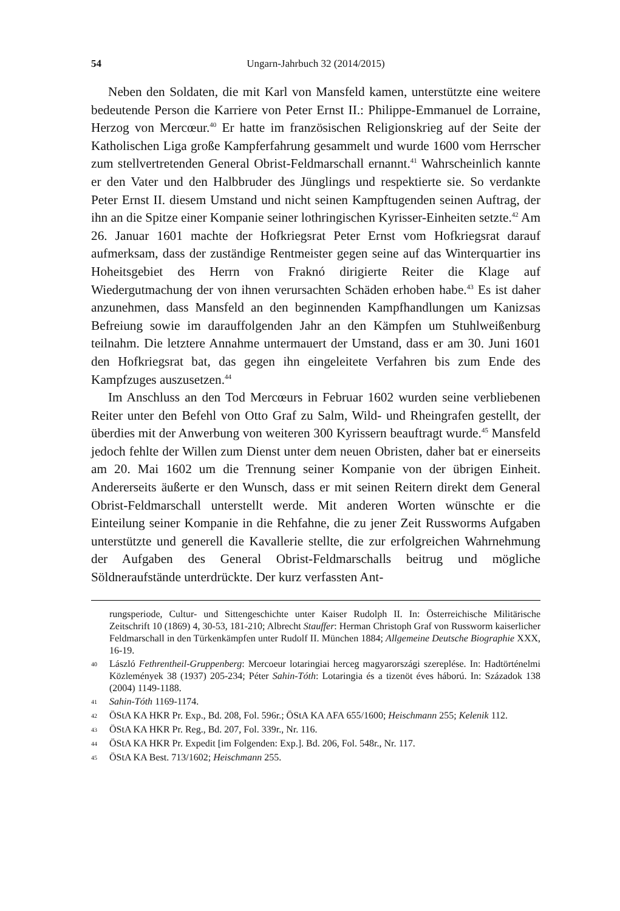54 Ungarn-Jahrbuch 32 (2014/2015)
Neben den Soldaten, die mit Karl von Mansfeld kamen, unterstützte eine weitere bedeutende Person die Karriere von Peter Ernst II.: Philippe-Emmanuel de Lorraine, Herzog von Mercœur.<sup>40</sup> Er hatte im französischen Religionskrieg auf der Seite der Katholischen Liga große Kampferfahrung gesammelt und wurde 1600 vom Herrscher zum stellvertretenden General Obrist-Feldmarschall ernannt.<sup>41</sup> Wahrscheinlich kannte er den Vater und den Halbbruder des Jünglings und respektierte sie. So verdankte Peter Ernst II. diesem Umstand und nicht seinen Kampftugenden seinen Auftrag, der ihn an die Spitze einer Kompanie seiner lothringischen Kyrisser-Einheiten setzte.<sup>42</sup> Am 26. Januar 1601 machte der Hofkriegsrat Peter Ernst vom Hofkriegsrat darauf aufmerksam, dass der zuständige Rentmeister gegen seine auf das Winterquartier ins Hoheitsgebiet des Herrn von Fraknó dirigierte Reiter die Klage auf Wiedergutmachung der von ihnen verursachten Schäden erhoben habe.<sup>43</sup> Es ist daher anzunehmen, dass Mansfeld an den beginnenden Kampfhandlungen um Kanizsas Befreiung sowie im darauffolgenden Jahr an den Kämpfen um Stuhlweißenburg teilnahm. Die letztere Annahme untermauert der Umstand, dass er am 30. Juni 1601 den Hofkriegsrat bat, das gegen ihn eingeleitete Verfahren bis zum Ende des Kampfzuges auszusetzen.<sup>44</sup>
Im Anschluss an den Tod Mercœurs in Februar 1602 wurden seine verbliebenen Reiter unter den Befehl von Otto Graf zu Salm, Wild- und Rheingrafen gestellt, der überdies mit der Anwerbung von weiteren 300 Kyrissern beauftragt wurde.<sup>45</sup> Mansfeld jedoch fehlte der Willen zum Dienst unter dem neuen Obristen, daher bat er einerseits am 20. Mai 1602 um die Trennung seiner Kompanie von der übrigen Einheit. Andererseits äußerte er den Wunsch, dass er mit seinen Reitern direkt dem General Obrist-Feldmarschall unterstellt werde. Mit anderen Worten wünschte er die Einteilung seiner Kompanie in die Rehfahne, die zu jener Zeit Russworms Aufgaben unterstützte und generell die Kavallerie stellte, die zur erfolgreichen Wahrnehmung der Aufgaben des General Obrist-Feldmarschalls beitrug und mögliche Söldneraufstände unterdrückte. Der kurz verfassten Ant-
rungsperiode, Cultur- und Sittengeschichte unter Kaiser Rudolph II. In: Österreichische Militärische Zeitschrift 10 (1869) 4, 30-53, 181-210; Albrecht Stauffer: Herman Christoph Graf von Russworm kaiserlicher Feldmarschall in den Türkenkämpfen unter Rudolf II. München 1884; Allgemeine Deutsche Biographie XXX, 16-19.
40 László Fethrentheil-Gruppenberg: Mercoeur lotaringiai herceg magyarországi szereplése. In: Hadtörténelmi Közlemények 38 (1937) 205-234; Péter Sahin-Tóth: Lotaringia és a tizenöt éves háború. In: Századok 138 (2004) 1149-1188.
41 Sahin-Tóth 1169-1174.
42 ÖStA KA HKR Pr. Exp., Bd. 208, Fol. 596r.; ÖStA KA AFA 655/1600; Heischmann 255; Kelenik 112.
43 ÖStA KA HKR Pr. Reg., Bd. 207, Fol. 339r., Nr. 116.
44 ÖStA KA HKR Pr. Expedit [im Folgenden: Exp.]. Bd. 206, Fol. 548r., Nr. 117.
45 ÖStA KA Best. 713/1602; Heischmann 255.